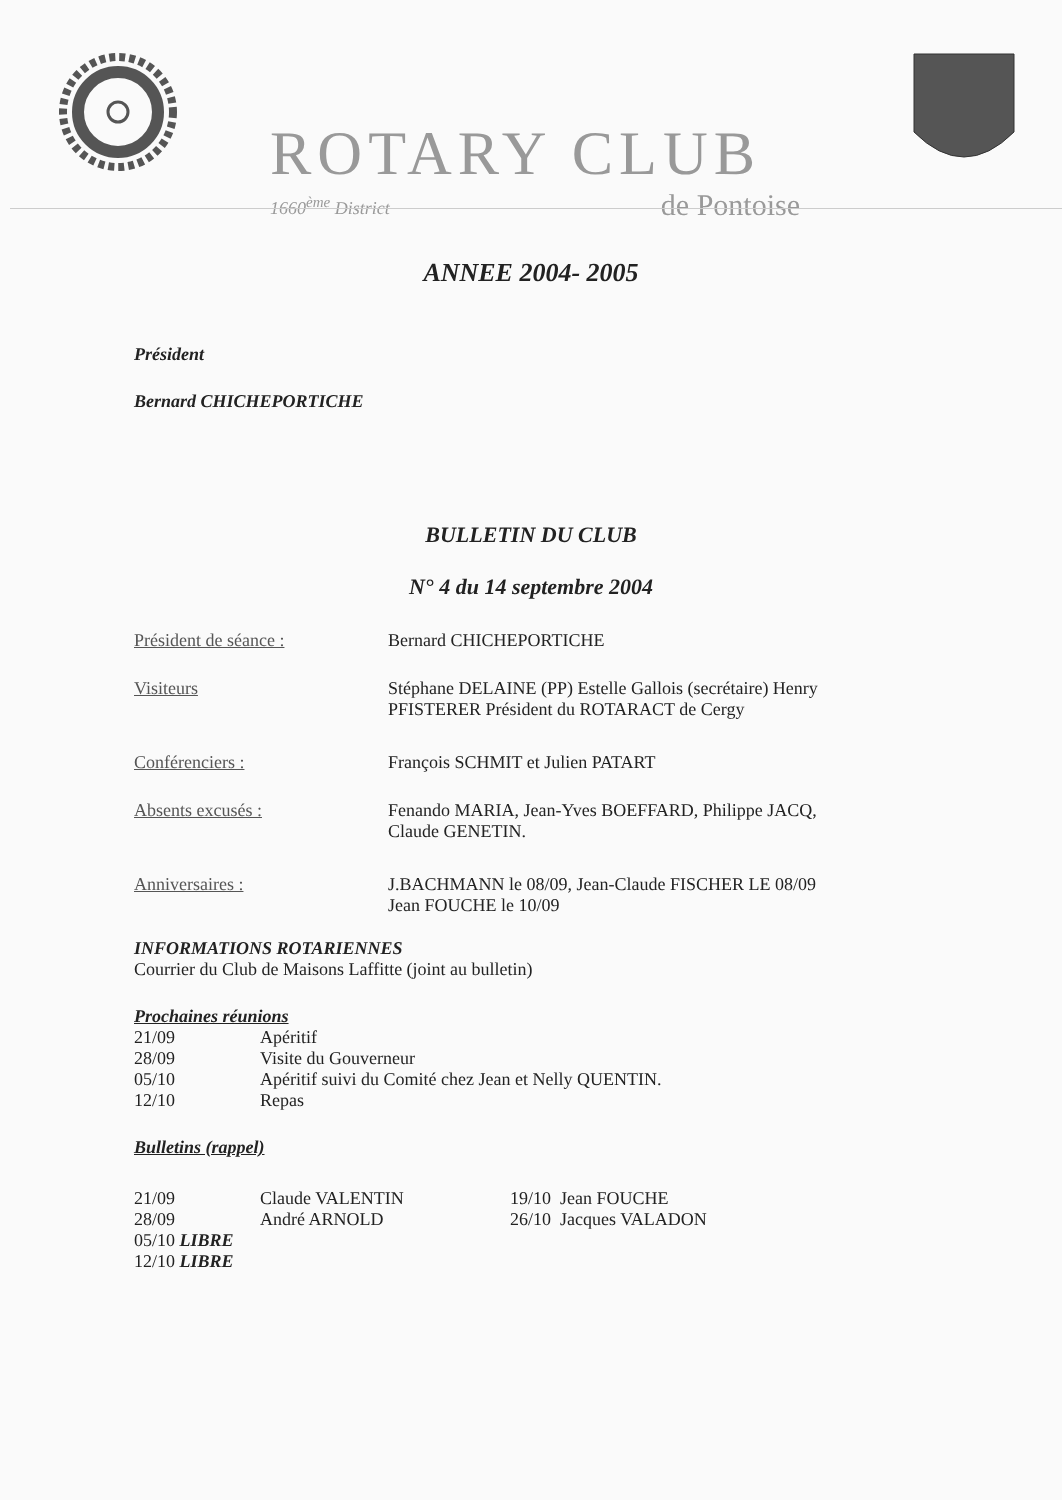ROTARY CLUB
1660<sup>ème</sup> District de Pontoise
ANNEE 2004- 2005
Président
Bernard CHICHEPORTICHE
BULLETIN DU CLUB
N° 4 du 14 septembre 2004
| Président de séance : | Bernard CHICHEPORTICHE |
| Visiteurs | Stéphane DELAINE (PP) Estelle Gallois (secrétaire) Henry PFISTERER Président du ROTARACT de Cergy |
| Conférenciers : | François SCHMIT et Julien PATART |
| Absents excusés : | Fenando MARIA, Jean-Yves BOEFFARD, Philippe JACQ, Claude GENETIN. |
| Anniversaires : | J.BACHMANN le 08/09, Jean-Claude FISCHER LE 08/09 Jean FOUCHE le 10/09 |
INFORMATIONS ROTARIENNES
Courrier du Club de Maisons Laffitte (joint au bulletin)
Prochaines réunions
| 21/09 | Apéritif |
| 28/09 | Visite du Gouverneur |
| 05/10 | Apéritif suivi du Comité chez Jean et Nelly QUENTIN. |
| 12/10 | Repas |
Bulletins (rappel)
| 21/09 | Claude VALENTIN | 19/10 Jean FOUCHE |
| 28/09 | André ARNOLD | 26/10 Jacques VALADON |
| 05/10 LIBRE | | |
| 12/10 LIBRE | | |